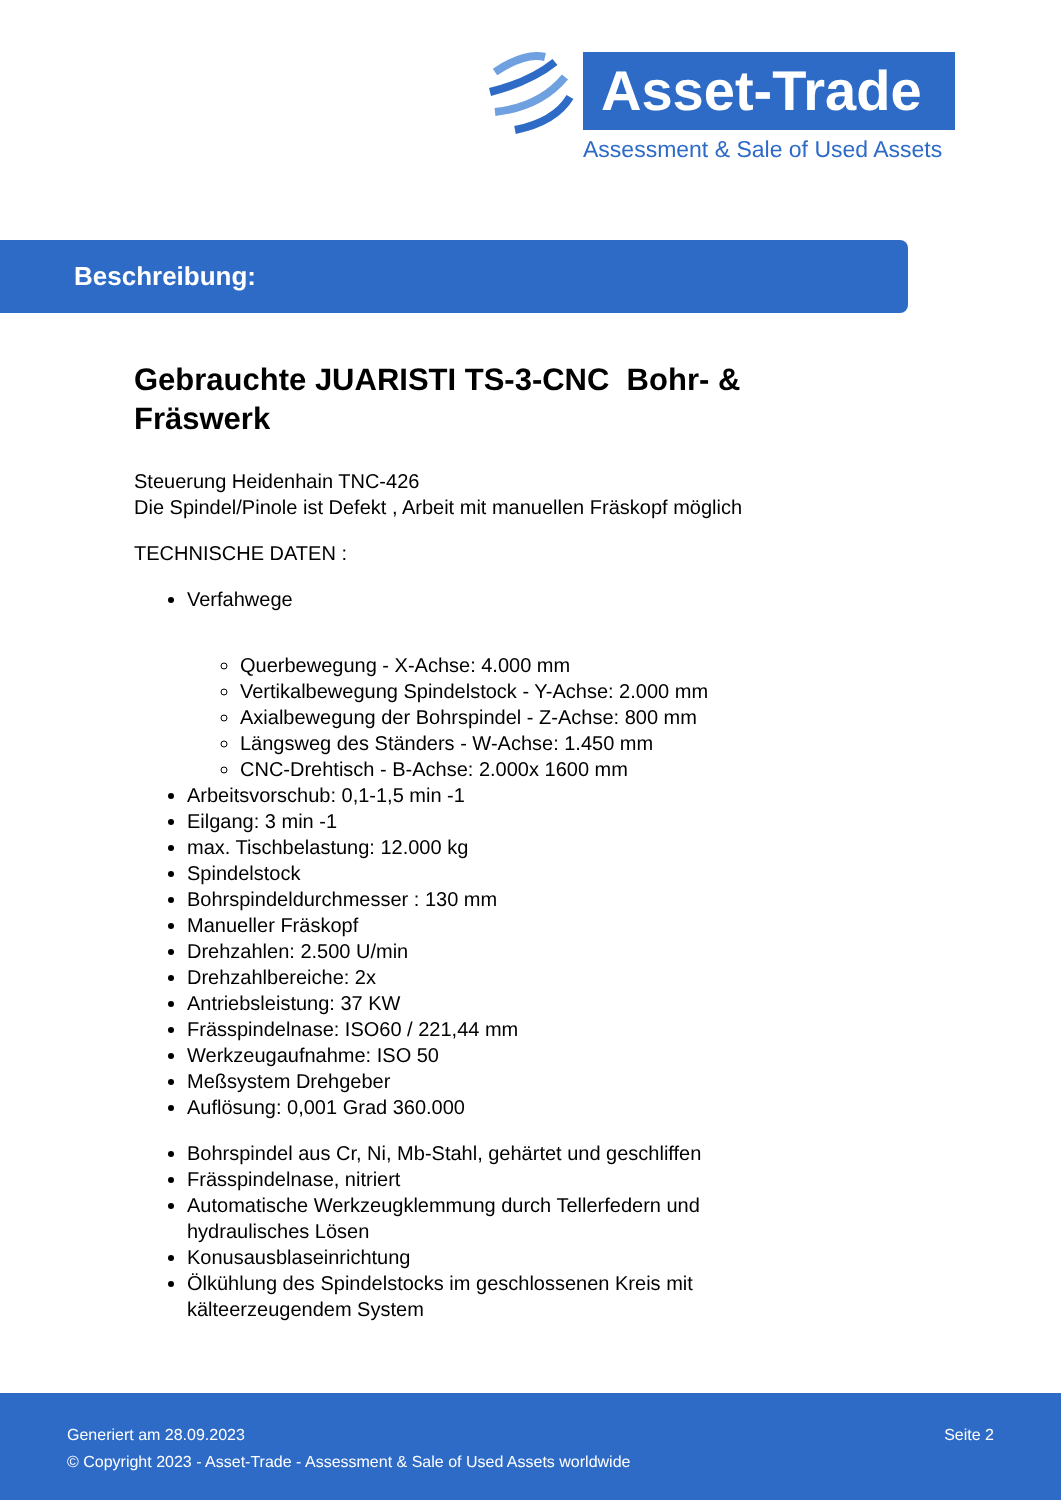Asset-Trade
Assessment & Sale of Used Assets
Beschreibung:
Gebrauchte JUARISTI TS-3-CNC Bohr- & Fräswerk
Steuerung Heidenhain TNC-426
Die Spindel/Pinole ist Defekt , Arbeit mit manuellen Fräskopf möglich
TECHNISCHE DATEN :
Verfahwege
Querbewegung - X-Achse: 4.000 mm
Vertikalbewegung Spindelstock - Y-Achse: 2.000 mm
Axialbewegung der Bohrspindel - Z-Achse: 800 mm
Längsweg des Ständers - W-Achse: 1.450 mm
CNC-Drehtisch - B-Achse: 2.000x 1600 mm
Arbeitsvorschub: 0,1-1,5 min -1
Eilgang: 3 min -1
max. Tischbelastung: 12.000 kg
Spindelstock
Bohrspindeldurchmesser : 130 mm
Manueller Fräskopf
Drehzahlen: 2.500 U/min
Drehzahlbereiche: 2x
Antriebsleistung: 37 KW
Frässpindelnase: ISO60 / 221,44 mm
Werkzeugaufnahme: ISO 50
Meßsystem Drehgeber
Auflösung: 0,001 Grad 360.000
Bohrspindel aus Cr, Ni, Mb-Stahl, gehärtet und geschliffen
Frässpindelnase, nitriert
Automatische Werkzeugklemmung durch Tellerfedern und hydraulisches Lösen
Konusausblaseinrichtung
Ölkühlung des Spindelstocks im geschlossenen Kreis mit kälteerzeugendem System
Generiert am 28.09.2023 Seite 2
© Copyright 2023 - Asset-Trade - Assessment & Sale of Used Assets worldwide